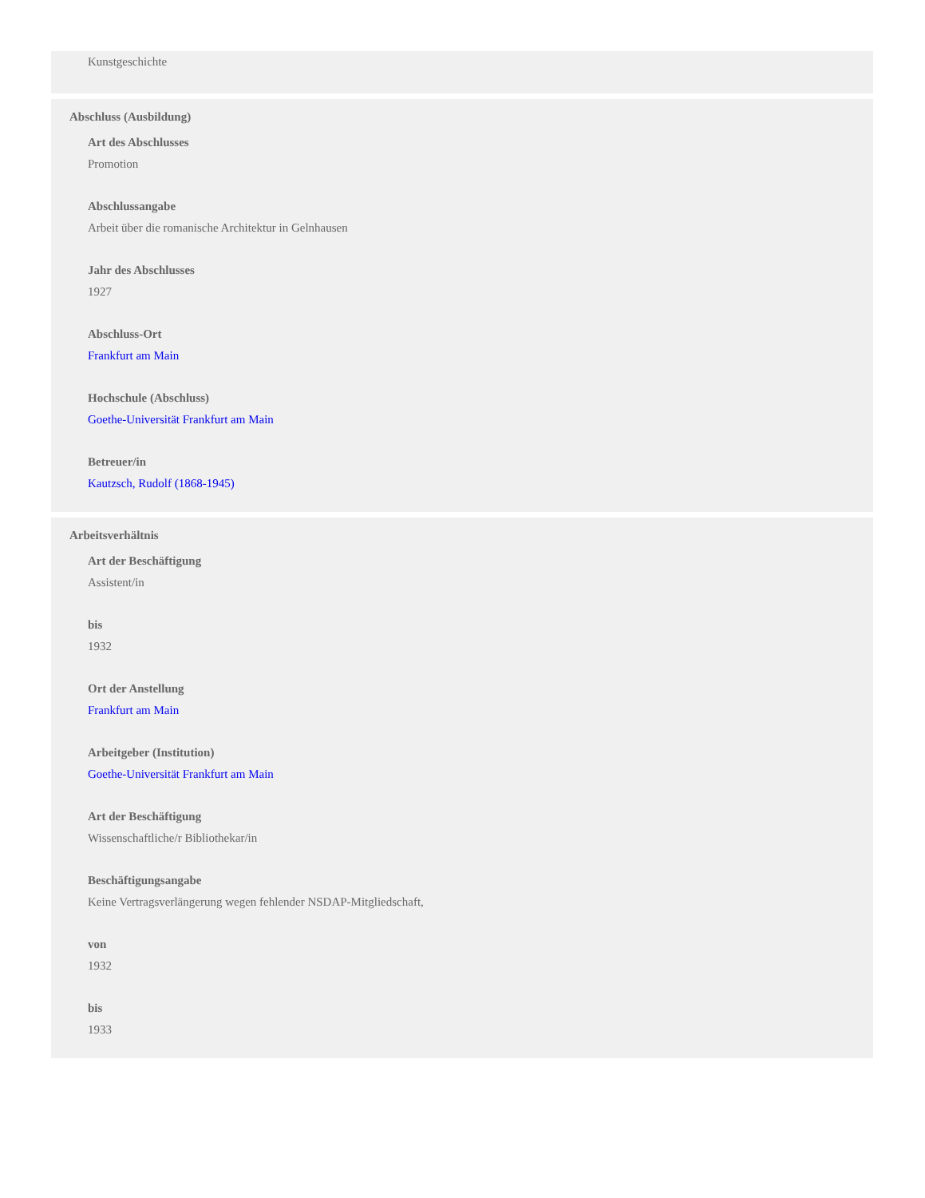Kunstgeschichte
Abschluss (Ausbildung)
Art des Abschlusses
Promotion
Abschlussangabe
Arbeit über die romanische Architektur in Gelnhausen
Jahr des Abschlusses
1927
Abschluss-Ort
Frankfurt am Main
Hochschule (Abschluss)
Goethe-Universität Frankfurt am Main
Betreuer/in
Kautzsch, Rudolf (1868-1945)
Arbeitsverhältnis
Art der Beschäftigung
Assistent/in
bis
1932
Ort der Anstellung
Frankfurt am Main
Arbeitgeber (Institution)
Goethe-Universität Frankfurt am Main
Art der Beschäftigung
Wissenschaftliche/r Bibliothekar/in
Beschäftigungsangabe
Keine Vertragsverlängerung wegen fehlender NSDAP-Mitgliedschaft,
von
1932
bis
1933